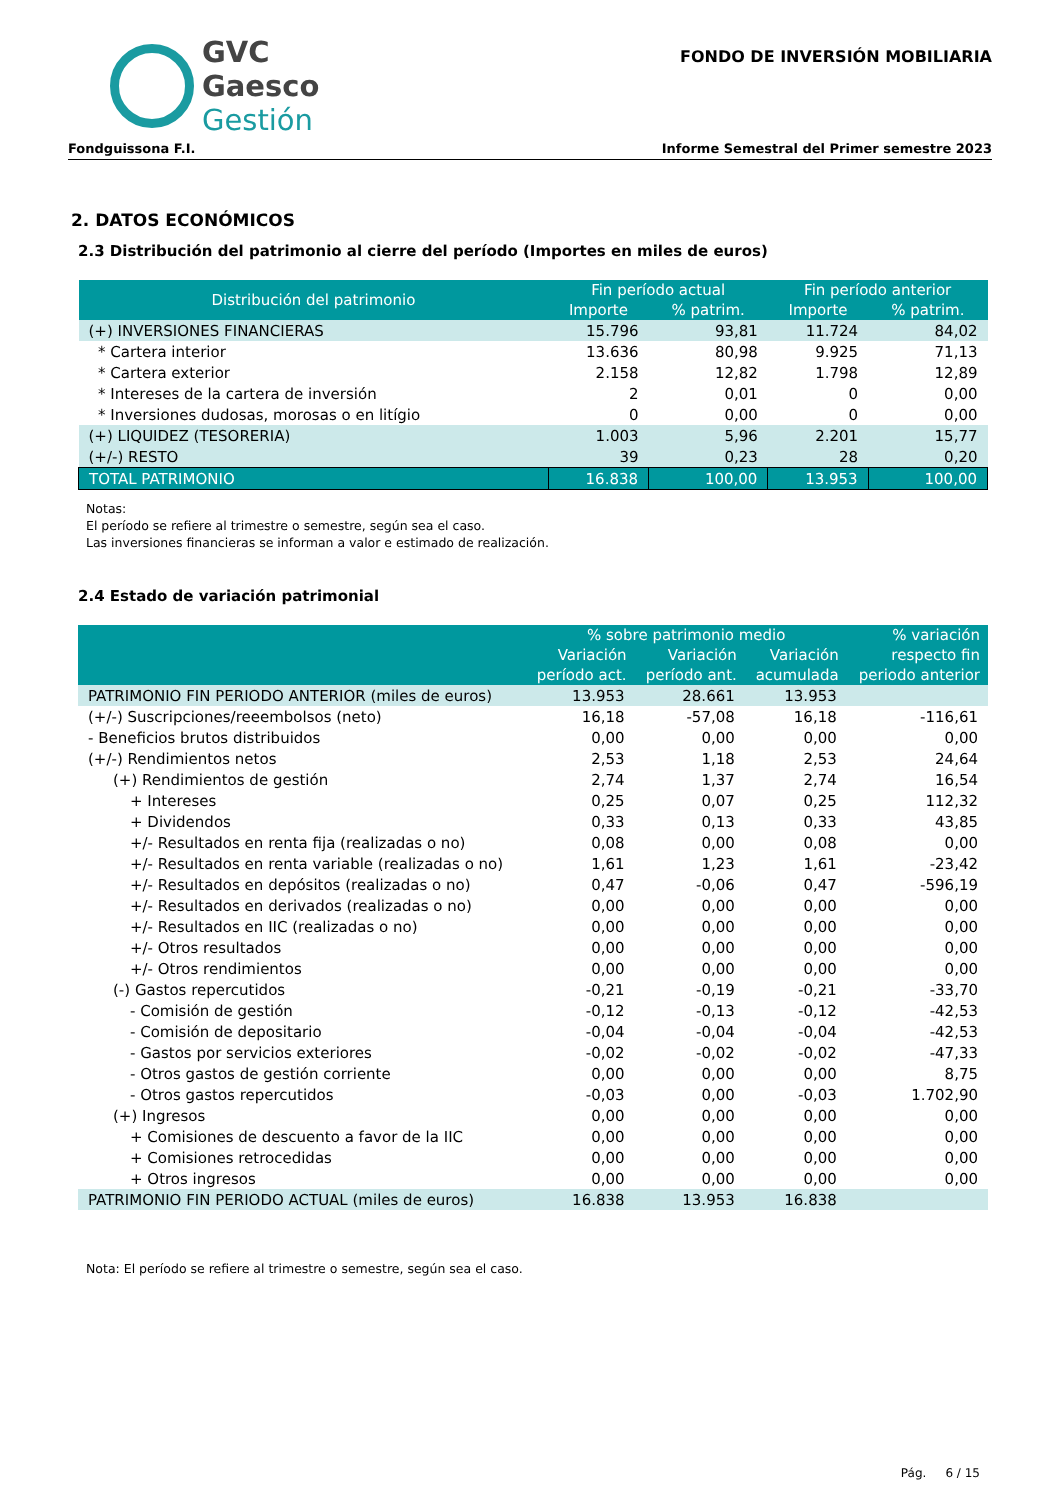GVC
Gaesco
Gestión
FONDO DE INVERSIÓN MOBILIARIA
Fondguissona F.I. Informe Semestral del Primer semestre 2023
2. DATOS ECONÓMICOS
2.3 Distribución del patrimonio al cierre del período (Importes en miles de euros)
| Distribución del patrimonio | Fin período actual | | Fin período anterior | |
| --- | --- | --- | --- | --- |
| | Importe | % patrim. | Importe | % patrim. |
| (+) INVERSIONES FINANCIERAS | 15.796 | 93,81 | 11.724 | 84,02 |
| * Cartera interior | 13.636 | 80,98 | 9.925 | 71,13 |
| * Cartera exterior | 2.158 | 12,82 | 1.798 | 12,89 |
| * Intereses de la cartera de inversión | 2 | 0,01 | 0 | 0,00 |
| * Inversiones dudosas, morosas o en litígio | 0 | 0,00 | 0 | 0,00 |
| (+) LIQUIDEZ (TESORERIA) | 1.003 | 5,96 | 2.201 | 15,77 |
| (+/-) RESTO | 39 | 0,23 | 28 | 0,20 |
| TOTAL PATRIMONIO | 16.838 | 100,00 | 13.953 | 100,00 |
Notas:
El período se refiere al trimestre o semestre, según sea el caso.
Las inversiones financieras se informan a valor e estimado de realización.
2.4 Estado de variación patrimonial
| | % sobre patrimonio medio | | | % variación respecto fin periodo anterior |
| --- | --- | --- | --- | --- |
| | Variación período act. | Variación período ant. | Variación acumulada | |
| PATRIMONIO FIN PERIODO ANTERIOR (miles de euros) | 13.953 | 28.661 | 13.953 | |
| (+/-) Suscripciones/reeembolsos (neto) | 16,18 | -57,08 | 16,18 | -116,61 |
| - Beneficios brutos distribuidos | 0,00 | 0,00 | 0,00 | 0,00 |
| (+/-) Rendimientos netos | 2,53 | 1,18 | 2,53 | 24,64 |
| (+) Rendimientos de gestión | 2,74 | 1,37 | 2,74 | 16,54 |
| + Intereses | 0,25 | 0,07 | 0,25 | 112,32 |
| + Dividendos | 0,33 | 0,13 | 0,33 | 43,85 |
| +/- Resultados en renta fija (realizadas o no) | 0,08 | 0,00 | 0,08 | 0,00 |
| +/- Resultados en renta variable (realizadas o no) | 1,61 | 1,23 | 1,61 | -23,42 |
| +/- Resultados en depósitos (realizadas o no) | 0,47 | -0,06 | 0,47 | -596,19 |
| +/- Resultados en derivados (realizadas o no) | 0,00 | 0,00 | 0,00 | 0,00 |
| +/- Resultados en IIC (realizadas o no) | 0,00 | 0,00 | 0,00 | 0,00 |
| +/- Otros resultados | 0,00 | 0,00 | 0,00 | 0,00 |
| +/- Otros rendimientos | 0,00 | 0,00 | 0,00 | 0,00 |
| (-) Gastos repercutidos | -0,21 | -0,19 | -0,21 | -33,70 |
| - Comisión de gestión | -0,12 | -0,13 | -0,12 | -42,53 |
| - Comisión de depositario | -0,04 | -0,04 | -0,04 | -42,53 |
| - Gastos por servicios exteriores | -0,02 | -0,02 | -0,02 | -47,33 |
| - Otros gastos de gestión corriente | 0,00 | 0,00 | 0,00 | 8,75 |
| - Otros gastos repercutidos | -0,03 | 0,00 | -0,03 | 1.702,90 |
| (+) Ingresos | 0,00 | 0,00 | 0,00 | 0,00 |
| + Comisiones de descuento a favor de la IIC | 0,00 | 0,00 | 0,00 | 0,00 |
| + Comisiones retrocedidas | 0,00 | 0,00 | 0,00 | 0,00 |
| + Otros ingresos | 0,00 | 0,00 | 0,00 | 0,00 |
| PATRIMONIO FIN PERIODO ACTUAL (miles de euros) | 16.838 | 13.953 | 16.838 | |
Nota: El período se refiere al trimestre o semestre, según sea el caso.
Pág. 6 / 15